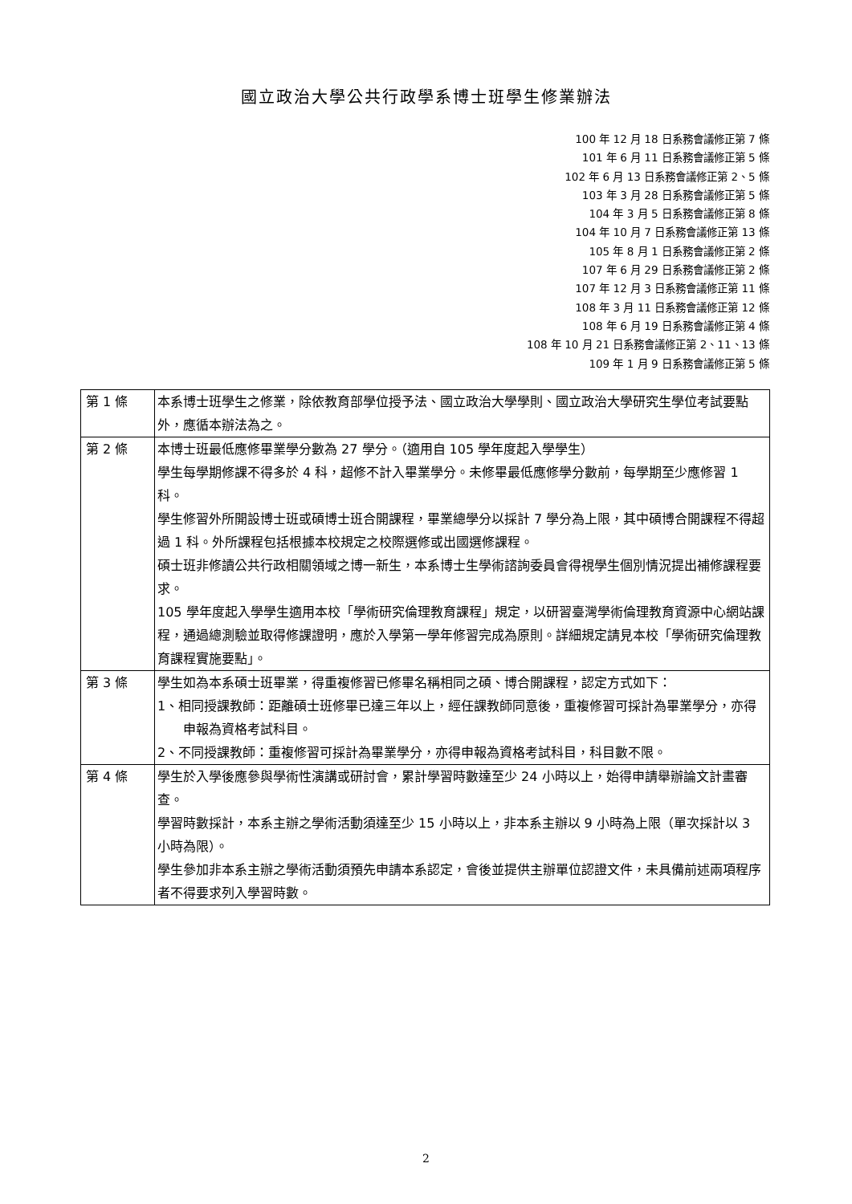國立政治大學公共行政學系博士班學生修業辦法
100 年 12 月 18 日系務會議修正第 7 條
101 年 6 月 11 日系務會議修正第 5 條
102 年 6 月 13 日系務會議修正第 2、5 條
103 年 3 月 28 日系務會議修正第 5 條
104 年 3 月 5 日系務會議修正第 8 條
104 年 10 月 7 日系務會議修正第 13 條
105 年 8 月 1 日系務會議修正第 2 條
107 年 6 月 29 日系務會議修正第 2 條
107 年 12 月 3 日系務會議修正第 11 條
108 年 3 月 11 日系務會議修正第 12 條
108 年 6 月 19 日系務會議修正第 4 條
108 年 10 月 21 日系務會議修正第 2、11、13 條
109 年 1 月 9 日系務會議修正第 5 條
| 第 1 條 | 本系博士班學生之修業，除依教育部學位授予法、國立政治大學學則、國立政治大學研究生學位考試要點外，應循本辦法為之。 |
| 第 2 條 | 本博士班最低應修畢業學分數為 27 學分。（適用自 105 學年度起入學學生） 學生每學期修課不得多於 4 科，超修不計入畢業學分。未修畢最低應修學分數前，每學期至少應修習 1 科。 學生修習外所開設博士班或碩博士班合開課程，畢業總學分以採計 7 學分為上限，其中碩博合開課程不得超過 1 科。外所課程包括根據本校規定之校際選修或出國選修課程。 碩士班非修讀公共行政相關領域之博一新生，本系博士生學術諮詢委員會得視學生個別情況提出補修課程要求。 105 學年度起入學學生適用本校「學術研究倫理教育課程」規定，以研習臺灣學術倫理教育資源中心網站課程，通過總測驗並取得修課證明，應於入學第一學年修習完成為原則。詳細規定請見本校「學術研究倫理教育課程實施要點」。 |
| 第 3 條 | 學生如為本系碩士班畢業，得重複修習已修畢名稱相同之碩、博合開課程，認定方式如下： 1、相同授課教師：距離碩士班修畢已達三年以上，經任課教師同意後，重複修習可採計為畢業學分，亦得申報為資格考試科目。 2、不同授課教師：重複修習可採計為畢業學分，亦得申報為資格考試科目，科目數不限。 |
| 第 4 條 | 學生於入學後應參與學術性演講或研討會，累計學習時數達至少 24 小時以上，始得申請舉辦論文計畫審查。 學習時數採計，本系主辦之學術活動須達至少 15 小時以上，非本系主辦以 9 小時為上限（單次採計以 3 小時為限）。 學生參加非本系主辦之學術活動須預先申請本系認定，會後並提供主辦單位認證文件，未具備前述兩項程序者不得要求列入學習時數。 |
2